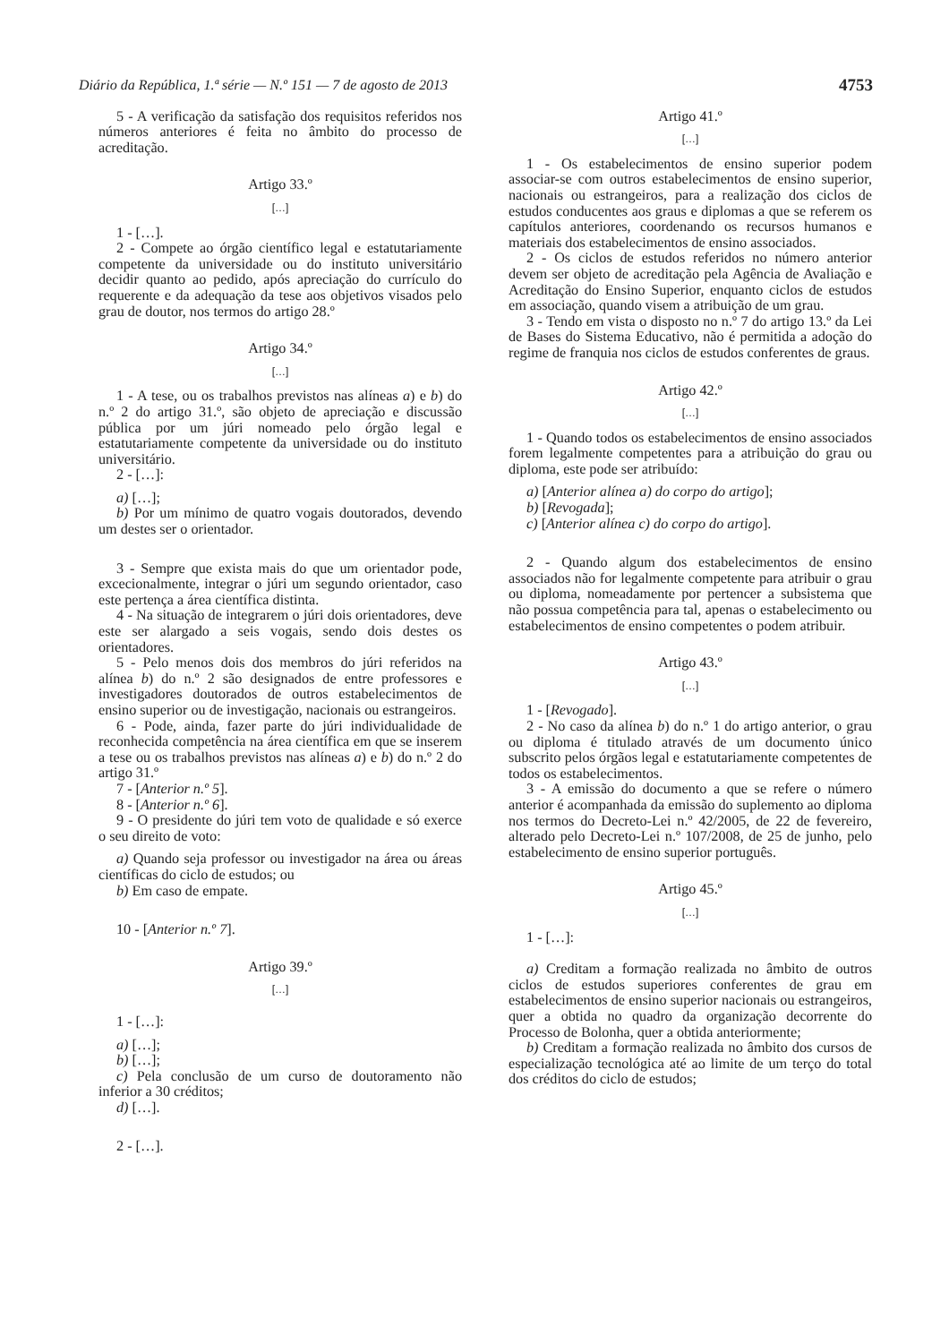Diário da República, 1.ª série — N.º 151 — 7 de agosto de 2013 4753
5 - A verificação da satisfação dos requisitos referidos nos números anteriores é feita no âmbito do processo de acreditação.
Artigo 33.º
[…]
1 - […].
2 - Compete ao órgão científico legal e estatutariamente competente da universidade ou do instituto universitário decidir quanto ao pedido, após apreciação do currículo do requerente e da adequação da tese aos objetivos visados pelo grau de doutor, nos termos do artigo 28.º
Artigo 34.º
[…]
1 - A tese, ou os trabalhos previstos nas alíneas a) e b) do n.º 2 do artigo 31.º, são objeto de apreciação e discussão pública por um júri nomeado pelo órgão legal e estatutariamente competente da universidade ou do instituto universitário.
2 - […]:
a) […];
b) Por um mínimo de quatro vogais doutorados, devendo um destes ser o orientador.
3 - Sempre que exista mais do que um orientador pode, excecionalmente, integrar o júri um segundo orientador, caso este pertença a área científica distinta.
4 - Na situação de integrarem o júri dois orientadores, deve este ser alargado a seis vogais, sendo dois destes os orientadores.
5 - Pelo menos dois dos membros do júri referidos na alínea b) do n.º 2 são designados de entre professores e investigadores doutorados de outros estabelecimentos de ensino superior ou de investigação, nacionais ou estrangeiros.
6 - Pode, ainda, fazer parte do júri individualidade de reconhecida competência na área científica em que se inserem a tese ou os trabalhos previstos nas alíneas a) e b) do n.º 2 do artigo 31.º
7 - [Anterior n.º 5].
8 - [Anterior n.º 6].
9 - O presidente do júri tem voto de qualidade e só exerce o seu direito de voto:
a) Quando seja professor ou investigador na área ou áreas científicas do ciclo de estudos; ou
b) Em caso de empate.
10 - [Anterior n.º 7].
Artigo 39.º
[…]
1 - […]:
a) […];
b) […];
c) Pela conclusão de um curso de doutoramento não inferior a 30 créditos;
d) […].
2 - […].
Artigo 41.º
[…]
1 - Os estabelecimentos de ensino superior podem associar-se com outros estabelecimentos de ensino superior, nacionais ou estrangeiros, para a realização dos ciclos de estudos conducentes aos graus e diplomas a que se referem os capítulos anteriores, coordenando os recursos humanos e materiais dos estabelecimentos de ensino associados.
2 - Os ciclos de estudos referidos no número anterior devem ser objeto de acreditação pela Agência de Avaliação e Acreditação do Ensino Superior, enquanto ciclos de estudos em associação, quando visem a atribuição de um grau.
3 - Tendo em vista o disposto no n.º 7 do artigo 13.º da Lei de Bases do Sistema Educativo, não é permitida a adoção do regime de franquia nos ciclos de estudos conferentes de graus.
Artigo 42.º
[…]
1 - Quando todos os estabelecimentos de ensino associados forem legalmente competentes para a atribuição do grau ou diploma, este pode ser atribuído:
a) [Anterior alínea a) do corpo do artigo];
b) [Revogada];
c) [Anterior alínea c) do corpo do artigo].
2 - Quando algum dos estabelecimentos de ensino associados não for legalmente competente para atribuir o grau ou diploma, nomeadamente por pertencer a subsistema que não possua competência para tal, apenas o estabelecimento ou estabelecimentos de ensino competentes o podem atribuir.
Artigo 43.º
[…]
1 - [Revogado].
2 - No caso da alínea b) do n.º 1 do artigo anterior, o grau ou diploma é titulado através de um documento único subscrito pelos órgãos legal e estatutariamente competentes de todos os estabelecimentos.
3 - A emissão do documento a que se refere o número anterior é acompanhada da emissão do suplemento ao diploma nos termos do Decreto-Lei n.º 42/2005, de 22 de fevereiro, alterado pelo Decreto-Lei n.º 107/2008, de 25 de junho, pelo estabelecimento de ensino superior português.
Artigo 45.º
[…]
1 - […]:
a) Creditam a formação realizada no âmbito de outros ciclos de estudos superiores conferentes de grau em estabelecimentos de ensino superior nacionais ou estrangeiros, quer a obtida no quadro da organização decorrente do Processo de Bolonha, quer a obtida anteriormente;
b) Creditam a formação realizada no âmbito dos cursos de especialização tecnológica até ao limite de um terço do total dos créditos do ciclo de estudos;